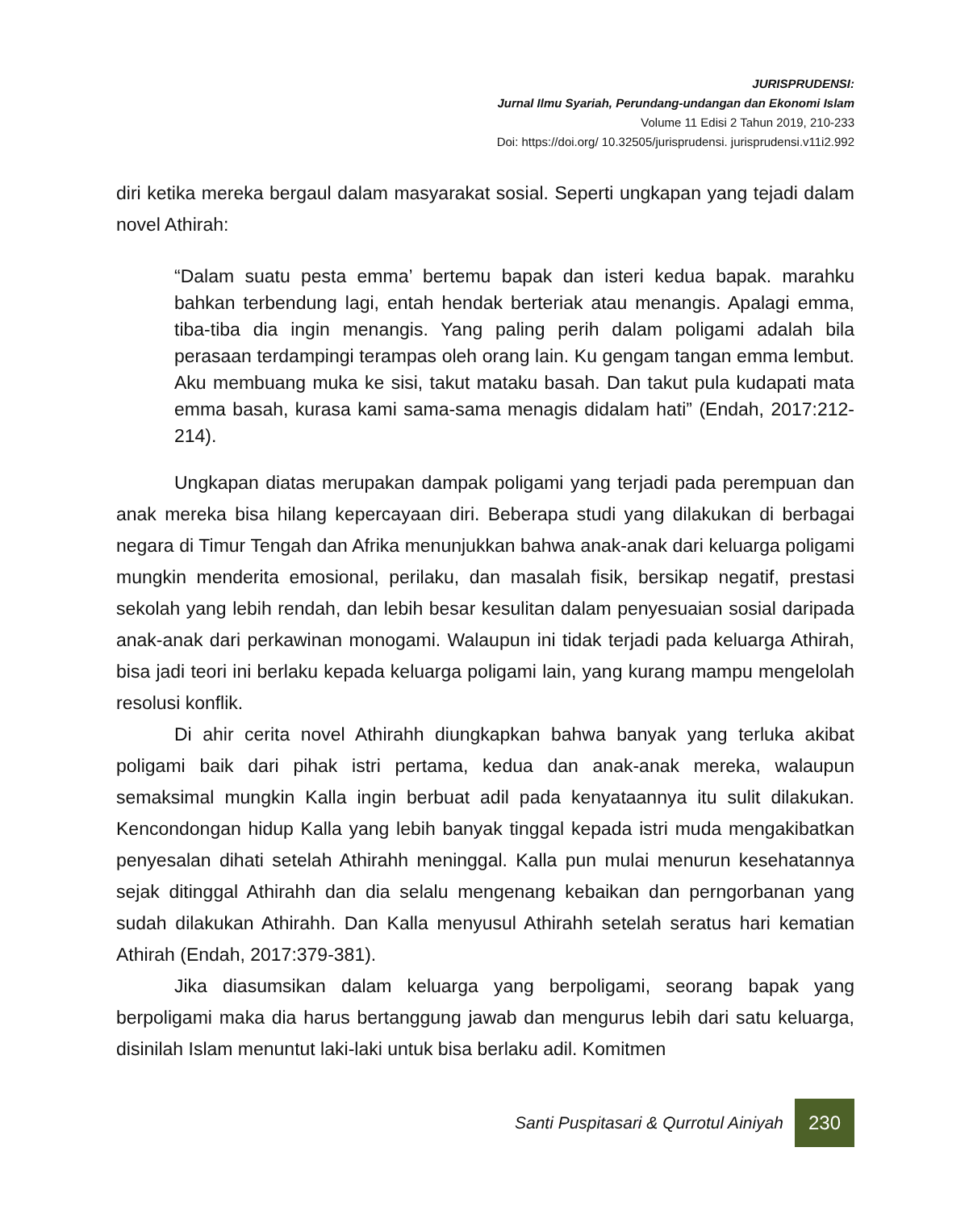JURISPRUDENSI:
Jurnal Ilmu Syariah, Perundang-undangan dan Ekonomi Islam
Volume 11 Edisi 2 Tahun 2019, 210-233
Doi: https://doi.org/ 10.32505/jurisprudensi. jurisprudensi.v11i2.992
diri ketika mereka bergaul dalam masyarakat sosial. Seperti ungkapan yang tejadi dalam novel Athirah:
“Dalam suatu pesta emma’ bertemu bapak dan isteri kedua bapak. marahku bahkan terbendung lagi, entah hendak berteriak atau menangis. Apalagi emma, tiba-tiba dia ingin menangis. Yang paling perih dalam poligami adalah bila perasaan terdampingi terampas oleh orang lain. Ku gengam tangan emma lembut. Aku membuang muka ke sisi, takut mataku basah. Dan takut pula kudapati mata emma basah, kurasa kami sama-sama menagis didalam hati” (Endah, 2017:212-214).
Ungkapan diatas merupakan dampak poligami yang terjadi pada perempuan dan anak mereka bisa hilang kepercayaan diri. Beberapa studi yang dilakukan di berbagai negara di Timur Tengah dan Afrika menunjukkan bahwa anak-anak dari keluarga poligami mungkin menderita emosional, perilaku, dan masalah fisik, bersikap negatif, prestasi sekolah yang lebih rendah, dan lebih besar kesulitan dalam penyesuaian sosial daripada anak-anak dari perkawinan monogami. Walaupun ini tidak terjadi pada keluarga Athirah, bisa jadi teori ini berlaku kepada keluarga poligami lain, yang kurang mampu mengelolah resolusi konflik.
Di ahir cerita novel Athirahh diungkapkan bahwa banyak yang terluka akibat poligami baik dari pihak istri pertama, kedua dan anak-anak mereka, walaupun semaksimal mungkin Kalla ingin berbuat adil pada kenyataannya itu sulit dilakukan. Kencondongan hidup Kalla yang lebih banyak tinggal kepada istri muda mengakibatkan penyesalan dihati setelah Athirahh meninggal. Kalla pun mulai menurun kesehatannya sejak ditinggal Athirahh dan dia selalu mengenang kebaikan dan perngorbanan yang sudah dilakukan Athirahh. Dan Kalla menyusul Athirahh setelah seratus hari kematian Athirah (Endah, 2017:379-381).
Jika diasumsikan dalam keluarga yang berpoligami, seorang bapak yang berpoligami maka dia harus bertanggung jawab dan mengurus lebih dari satu keluarga, disinilah Islam menuntut laki-laki untuk bisa berlaku adil. Komitmen
Santi Puspitasari & Qurrotul Ainiyah
230